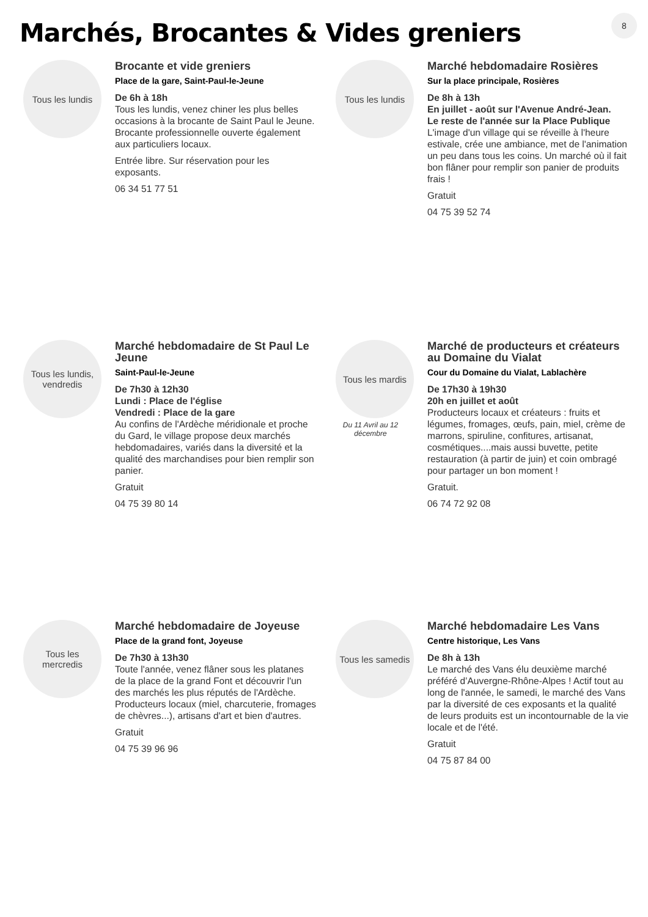8
Marchés, Brocantes & Vides greniers
Tous les lundis
Brocante et vide greniers
Place de la gare, Saint-Paul-le-Jeune
De 6h à 18h
Tous les lundis, venez chiner les plus belles occasions à la brocante de Saint Paul le Jeune. Brocante professionnelle ouverte également aux particuliers locaux.
Entrée libre. Sur réservation pour les exposants.
06 34 51 77 51
Tous les lundis
Marché hebdomadaire Rosières
Sur la place principale, Rosières
De 8h à 13h
En juillet - août sur l'Avenue André-Jean.
Le reste de l'année sur la Place Publique
L'image d'un village qui se réveille à l'heure estivale, crée une ambiance, met de l'animation un peu dans tous les coins. Un marché où il fait bon flâner pour remplir son panier de produits frais !
Gratuit
04 75 39 52 74
Tous les lundis,
vendredis
Marché hebdomadaire de St Paul Le Jeune
Saint-Paul-le-Jeune
De 7h30 à 12h30
Lundi : Place de l'église
Vendredi : Place de la gare
Au confins de l'Ardèche méridionale et proche du Gard, le village propose deux marchés hebdomadaires, variés dans la diversité et la qualité des marchandises pour bien remplir son panier.
Gratuit
04 75 39 80 14
Tous les mardis
Du 11 Avril au 12 décembre
Marché de producteurs et créateurs au Domaine du Vialat
Cour du Domaine du Vialat, Lablachère
De 17h30 à 19h30
20h en juillet et août
Producteurs locaux et créateurs : fruits et légumes, fromages, œufs, pain, miel, crème de marrons, spiruline, confitures, artisanat, cosmétiques....mais aussi buvette, petite restauration (à partir de juin) et coin ombragé pour partager un bon moment !
Gratuit.
06 74 72 92 08
Tous les
mercredis
Marché hebdomadaire de Joyeuse
Place de la grand font, Joyeuse
De 7h30 à 13h30
Toute l'année, venez flâner sous les platanes de la place de la grand Font et découvrir l'un des marchés les plus réputés de l'Ardèche. Producteurs locaux (miel, charcuterie, fromages de chèvres...), artisans d'art et bien d'autres.
Gratuit
04 75 39 96 96
Tous les samedis
Marché hebdomadaire Les Vans
Centre historique, Les Vans
De 8h à 13h
Le marché des Vans élu deuxième marché préféré d’Auvergne-Rhône-Alpes ! Actif tout au long de l'année, le samedi, le marché des Vans par la diversité de ces exposants et la qualité de leurs produits est un incontournable de la vie locale et de l'été.
Gratuit
04 75 87 84 00